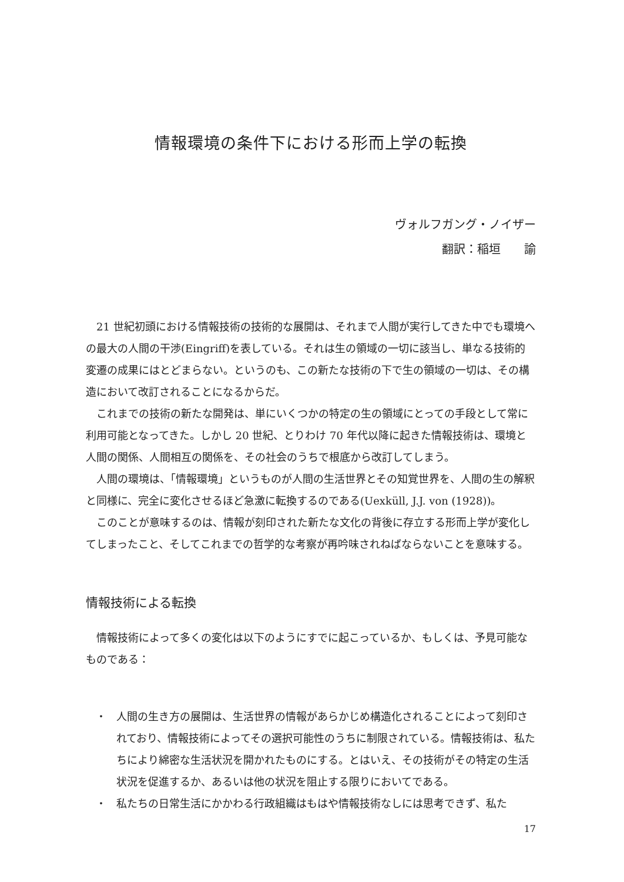情報環境の条件下における形而上学の転換
ヴォルフガング・ノイザー
翻訳：稲垣　　諭
21 世紀初頭における情報技術の技術的な展開は、それまで人間が実行してきた中でも環境への最大の人間の干渉(Eingriff)を表している。それは生の領域の一切に該当し、単なる技術的変遷の成果にはとどまらない。というのも、この新たな技術の下で生の領域の一切は、その構造において改訂されることになるからだ。
これまでの技術の新たな開発は、単にいくつかの特定の生の領域にとっての手段として常に利用可能となってきた。しかし 20 世紀、とりわけ 70 年代以降に起きた情報技術は、環境と人間の関係、人間相互の関係を、その社会のうちで根底から改訂してしまう。
人間の環境は、「情報環境」というものが人間の生活世界とその知覚世界を、人間の生の解釈と同様に、完全に変化させるほど急激に転換するのである(Uexküll, J.J. von (1928))。
このことが意味するのは、情報が刻印された新たな文化の背後に存立する形而上学が変化してしまったこと、そしてこれまでの哲学的な考察が再吟味されねばならないことを意味する。
情報技術による転換
情報技術によって多くの変化は以下のようにすでに起こっているか、もしくは、予見可能なものである：
・ 人間の生き方の展開は、生活世界の情報があらかじめ構造化されることによって刻印されており、情報技術によってその選択可能性のうちに制限されている。情報技術は、私たちにより綿密な生活状況を開かれたものにする。とはいえ、その技術がその特定の生活状況を促進するか、あるいは他の状況を阻止する限りにおいてである。
・ 私たちの日常生活にかかわる行政組織はもはや情報技術なしには思考できず、私た
17